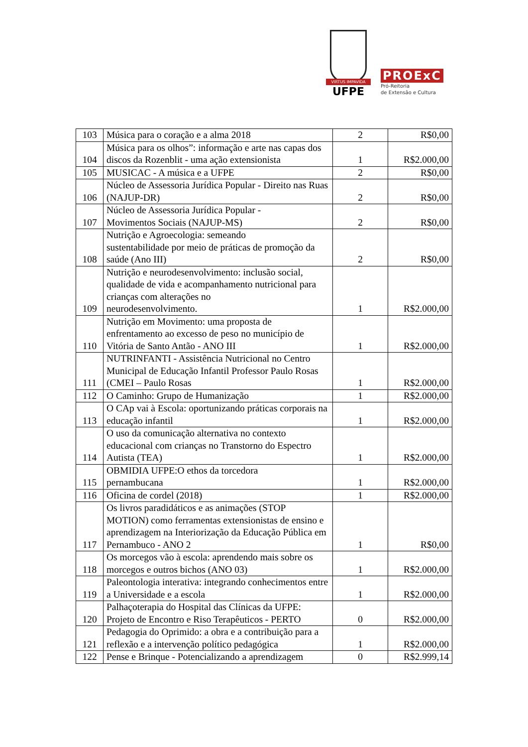VIRTUS IMPAVIDA
UFPE
PROExC
Pró-Reitoria
de Extensão e Cultura
| 103 | Música para o coração e a alma 2018 | 2 | R$0,00 |
| 104 | Música para os olhos”: informação e arte nas capas dos discos da Rozenblit - uma ação extensionista | 1 | R$2.000,00 |
| 105 | MUSICAC - A música e a UFPE | 2 | R$0,00 |
| 106 | Núcleo de Assessoria Jurídica Popular - Direito nas Ruas (NAJUP-DR) | 2 | R$0,00 |
| 107 | Núcleo de Assessoria Jurídica Popular - Movimentos Sociais (NAJUP-MS) | 2 | R$0,00 |
| 108 | Nutrição e Agroecologia: semeando sustentabilidade por meio de práticas de promoção da saúde (Ano III) | 2 | R$0,00 |
| 109 | Nutrição e neurodesenvolvimento: inclusão social, qualidade de vida e acompanhamento nutricional para crianças com alterações no neurodesenvolvimento. | 1 | R$2.000,00 |
| 110 | Nutrição em Movimento: uma proposta de enfrentamento ao excesso de peso no município de Vitória de Santo Antão - ANO III | 1 | R$2.000,00 |
| 111 | NUTRINFANTI - Assistência Nutricional no Centro Municipal de Educação Infantil Professor Paulo Rosas (CMEI – Paulo Rosas | 1 | R$2.000,00 |
| 112 | O Caminho: Grupo de Humanização | 1 | R$2.000,00 |
| 113 | O CAp vai à Escola: oportunizando práticas corporais na educação infantil | 1 | R$2.000,00 |
| 114 | O uso da comunicação alternativa no contexto educacional com crianças no Transtorno do Espectro Autista (TEA) | 1 | R$2.000,00 |
| 115 | OBMIDIA UFPE:O ethos da torcedora pernambucana | 1 | R$2.000,00 |
| 116 | Oficina de cordel (2018) | 1 | R$2.000,00 |
| 117 | Os livros paradidáticos e as animações (STOP MOTION) como ferramentas extensionistas de ensino e aprendizagem na Interiorização da Educação Pública em Pernambuco - ANO 2 | 1 | R$0,00 |
| 118 | Os morcegos vão à escola: aprendendo mais sobre os morcegos e outros bichos (ANO 03) | 1 | R$2.000,00 |
| 119 | Paleontologia interativa: integrando conhecimentos entre a Universidade e a escola | 1 | R$2.000,00 |
| 120 | Palhaçoterapia do Hospital das Clínicas da UFPE: Projeto de Encontro e Riso Terapêuticos - PERTO | 0 | R$2.000,00 |
| 121 | Pedagogia do Oprimido: a obra e a contribuição para a reflexão e a intervenção político pedagógica | 1 | R$2.000,00 |
| 122 | Pense e Brinque - Potencializando a aprendizagem | 0 | R$2.999,14 |